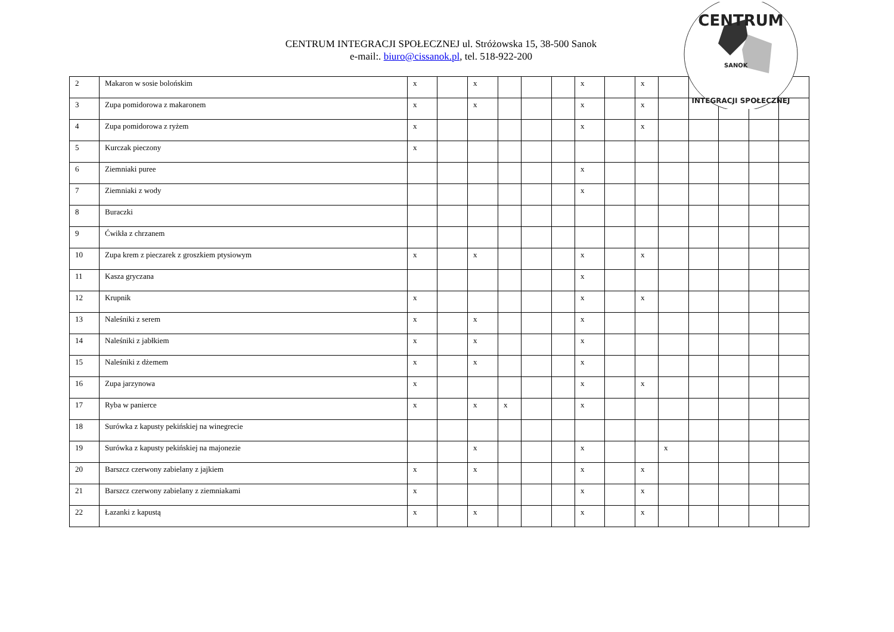CENTRUM INTEGRACJI SPOŁECZNEJ ul. Stróżowska 15, 38-500 Sanok
e-mail:. biuro@cissanok.pl, tel. 518-922-200
| 2 | Makaron w sosie bolońskim | x | | x | | | | x | | x | | | | | |
| 3 | Zupa pomidorowa z makaronem | x | | x | | | | x | | x | | | | | |
| 4 | Zupa pomidorowa z ryżem | x | | | | | | x | | x | | | | | |
| 5 | Kurczak pieczony | x | | | | | | | | | | | | | |
| 6 | Ziemniaki puree | | | | | | | x | | | | | | | |
| 7 | Ziemniaki z wody | | | | | | | x | | | | | | | |
| 8 | Buraczki | | | | | | | | | | | | | | |
| 9 | Ćwikła z chrzanem | | | | | | | | | | | | | | |
| 10 | Zupa krem z pieczarek z groszkiem ptysiowym | x | | x | | | | x | | x | | | | | |
| 11 | Kasza gryczana | | | | | | | x | | | | | | | |
| 12 | Krupnik | x | | | | | | x | | x | | | | | |
| 13 | Naleśniki z serem | x | | x | | | | x | | | | | | | |
| 14 | Naleśniki z jabłkiem | x | | x | | | | x | | | | | | | |
| 15 | Naleśniki z dżemem | x | | x | | | | x | | | | | | | |
| 16 | Zupa jarzynowa | x | | | | | | x | | x | | | | | |
| 17 | Ryba w panierce | x | | x | x | | | x | | | | | | | |
| 18 | Surówka z kapusty pekińskiej na winegrecie | | | | | | | | | | | | | | |
| 19 | Surówka z kapusty pekińskiej na majonezie | | | x | | | | x | | | x | | | | |
| 20 | Barszcz czerwony zabielany z jajkiem | x | | x | | | | x | | x | | | | | |
| 21 | Barszcz czerwony zabielany z ziemniakami | x | | | | | | x | | x | | | | | |
| 22 | Łazanki z kapustą | x | | x | | | | x | | x | | | | | |
CENTRUM
SANOK
INTEGRACJI SPOŁECZNEJ